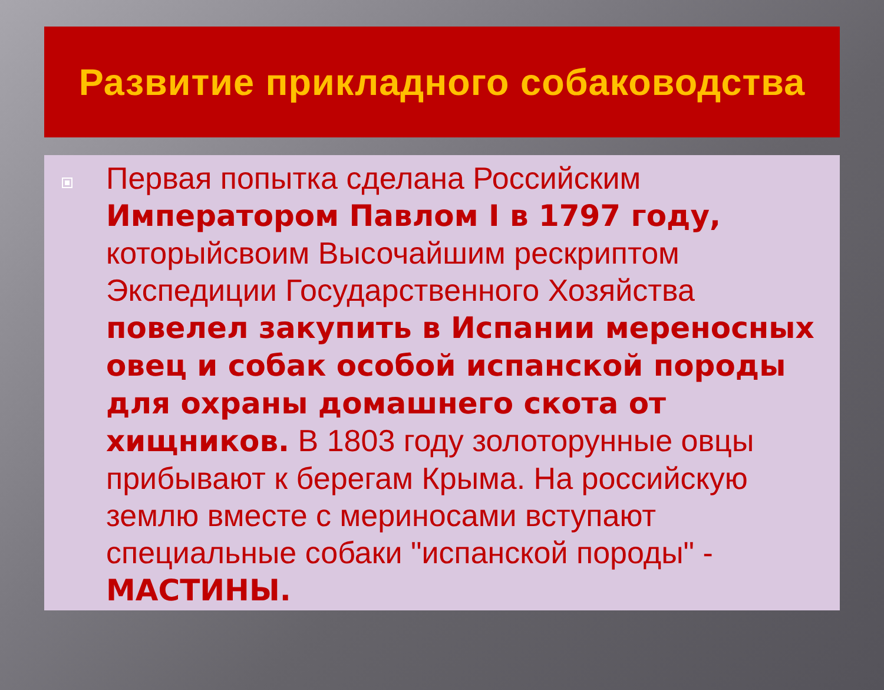Развитие прикладного собаководства
Первая попытка сделана Российским Императором Павлом I в 1797 году, которыйсвоим Высочайшим рескриптом Экспедиции Государственного Хозяйства повелел закупить в Испании мереносных овец и собак особой испанской породы для охраны домашнего скота от хищников. В 1803 году золоторунные овцы прибывают к берегам Крыма. На российскую землю вместе с мериносами вступают специальные собаки "испанской породы" - МАСТИНЫ.